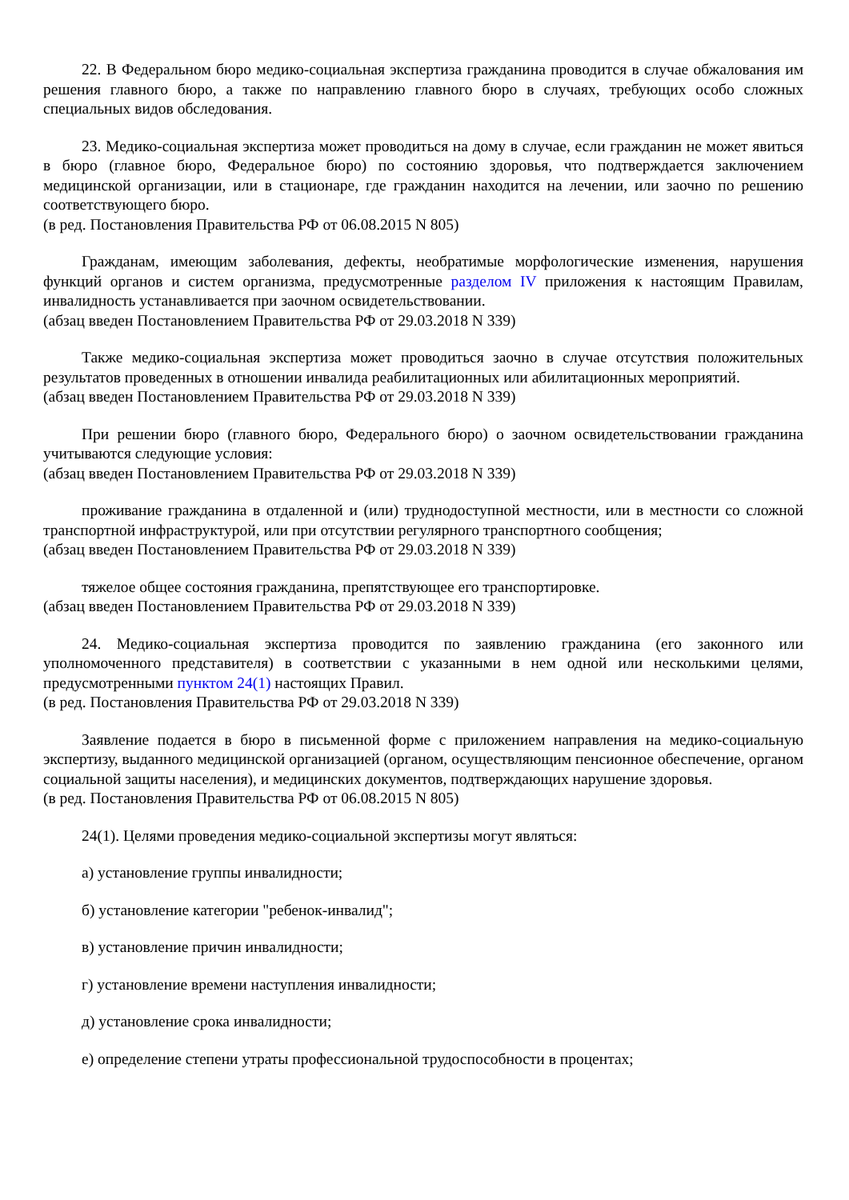22. В Федеральном бюро медико-социальная экспертиза гражданина проводится в случае обжалования им решения главного бюро, а также по направлению главного бюро в случаях, требующих особо сложных специальных видов обследования.
23. Медико-социальная экспертиза может проводиться на дому в случае, если гражданин не может явиться в бюро (главное бюро, Федеральное бюро) по состоянию здоровья, что подтверждается заключением медицинской организации, или в стационаре, где гражданин находится на лечении, или заочно по решению соответствующего бюро.
(в ред. Постановления Правительства РФ от 06.08.2015 N 805)
Гражданам, имеющим заболевания, дефекты, необратимые морфологические изменения, нарушения функций органов и систем организма, предусмотренные разделом IV приложения к настоящим Правилам, инвалидность устанавливается при заочном освидетельствовании.
(абзац введен Постановлением Правительства РФ от 29.03.2018 N 339)
Также медико-социальная экспертиза может проводиться заочно в случае отсутствия положительных результатов проведенных в отношении инвалида реабилитационных или абилитационных мероприятий.
(абзац введен Постановлением Правительства РФ от 29.03.2018 N 339)
При решении бюро (главного бюро, Федерального бюро) о заочном освидетельствовании гражданина учитываются следующие условия:
(абзац введен Постановлением Правительства РФ от 29.03.2018 N 339)
проживание гражданина в отдаленной и (или) труднодоступной местности, или в местности со сложной транспортной инфраструктурой, или при отсутствии регулярного транспортного сообщения;
(абзац введен Постановлением Правительства РФ от 29.03.2018 N 339)
тяжелое общее состояния гражданина, препятствующее его транспортировке.
(абзац введен Постановлением Правительства РФ от 29.03.2018 N 339)
24. Медико-социальная экспертиза проводится по заявлению гражданина (его законного или уполномоченного представителя) в соответствии с указанными в нем одной или несколькими целями, предусмотренными пунктом 24(1) настоящих Правил.
(в ред. Постановления Правительства РФ от 29.03.2018 N 339)
Заявление подается в бюро в письменной форме с приложением направления на медико-социальную экспертизу, выданного медицинской организацией (органом, осуществляющим пенсионное обеспечение, органом социальной защиты населения), и медицинских документов, подтверждающих нарушение здоровья.
(в ред. Постановления Правительства РФ от 06.08.2015 N 805)
24(1). Целями проведения медико-социальной экспертизы могут являться:
а) установление группы инвалидности;
б) установление категории "ребенок-инвалид";
в) установление причин инвалидности;
г) установление времени наступления инвалидности;
д) установление срока инвалидности;
е) определение степени утраты профессиональной трудоспособности в процентах;